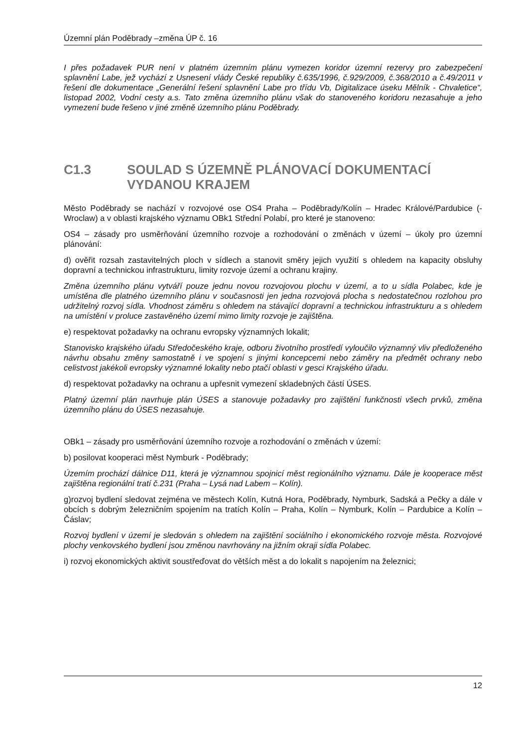Územní plán Poděbrady –změna ÚP č. 16
I přes požadavek PUR není v platném územním plánu vymezen koridor územní rezervy pro zabezpečení splavnění Labe, jež vychází z Usnesení vlády České republiky č.635/1996, č.929/2009, č.368/2010 a č.49/2011 v řešení dle dokumentace „Generální řešení splavnění Labe pro třídu Vb, Digitalizace úseku Mělník - Chvaletice“, listopad 2002, Vodní cesty a.s. Tato změna územního plánu však do stanoveného koridoru nezasahuje a jeho vymezení bude řešeno v jiné změně územního plánu Poděbrady.
C1.3 SOULAD S ÚZEMNĚ PLÁNOVACÍ DOKUMENTACÍ VYDANOU KRAJEM
Město Poděbrady se nachází v rozvojové ose OS4 Praha – Poděbrady/Kolín – Hradec Králové/Pardubice (- Wroclaw) a v oblasti krajského významu OBk1 Střední Polabí, pro které je stanoveno:
OS4 – zásady pro usměrňování územního rozvoje a rozhodování o změnách v území – úkoly pro územní plánování:
d) ověřit rozsah zastavitelných ploch v sídlech a stanovit směry jejich využití s ohledem na kapacity obsluhy dopravní a technickou infrastrukturu, limity rozvoje území a ochranu krajiny.
Změna územního plánu vytváří pouze jednu novou rozvojovou plochu v území, a to u sídla Polabec, kde je umístěna dle platného územního plánu v současnosti jen jedna rozvojová plocha s nedostatečnou rozlohou pro udržitelný rozvoj sídla. Vhodnost záměru s ohledem na stávající dopravní a technickou infrastrukturu a s ohledem na umístění v proluce zastavěného území mimo limity rozvoje je zajištěna.
e) respektovat požadavky na ochranu evropsky významných lokalit;
Stanovisko krajského úřadu Středočeského kraje, odboru životního prostředí vyloučilo významný vliv předloženého návrhu obsahu změny samostatně i ve spojení s jinými koncepcemi nebo záměry na předmět ochrany nebo celistvost jakékoli evropsky významné lokality nebo ptačí oblasti v gesci Krajského úřadu.
d) respektovat požadavky na ochranu a upřesnit vymezení skladebných částí ÚSES.
Platný územní plán navrhuje plán ÚSES a stanovuje požadavky pro zajištění funkčnosti všech prvků, změna územního plánu do ÚSES nezasahuje.
OBk1 – zásady pro usměrňování územního rozvoje a rozhodování o změnách v území:
b) posilovat kooperaci měst Nymburk - Poděbrady;
Územím prochází dálnice D11, která je významnou spojnicí měst regionálního významu. Dále je kooperace měst zajištěna regionální tratí č.231 (Praha – Lysá nad Labem – Kolín).
g)rozvoj bydlení sledovat zejména ve městech Kolín, Kutná Hora, Poděbrady, Nymburk, Sadská a Pečky a dále v obcích s dobrým železničním spojením na tratích Kolín – Praha, Kolín – Nymburk, Kolín – Pardubice a Kolín – Čáslav;
Rozvoj bydlení v území je sledován s ohledem na zajištění sociálního i ekonomického rozvoje města. Rozvojové plochy venkovského bydlení jsou změnou navrhovány na jižním okraji sídla Polabec.
i) rozvoj ekonomických aktivit soustřeďovat do větších měst a do lokalit s napojením na železnici;
12